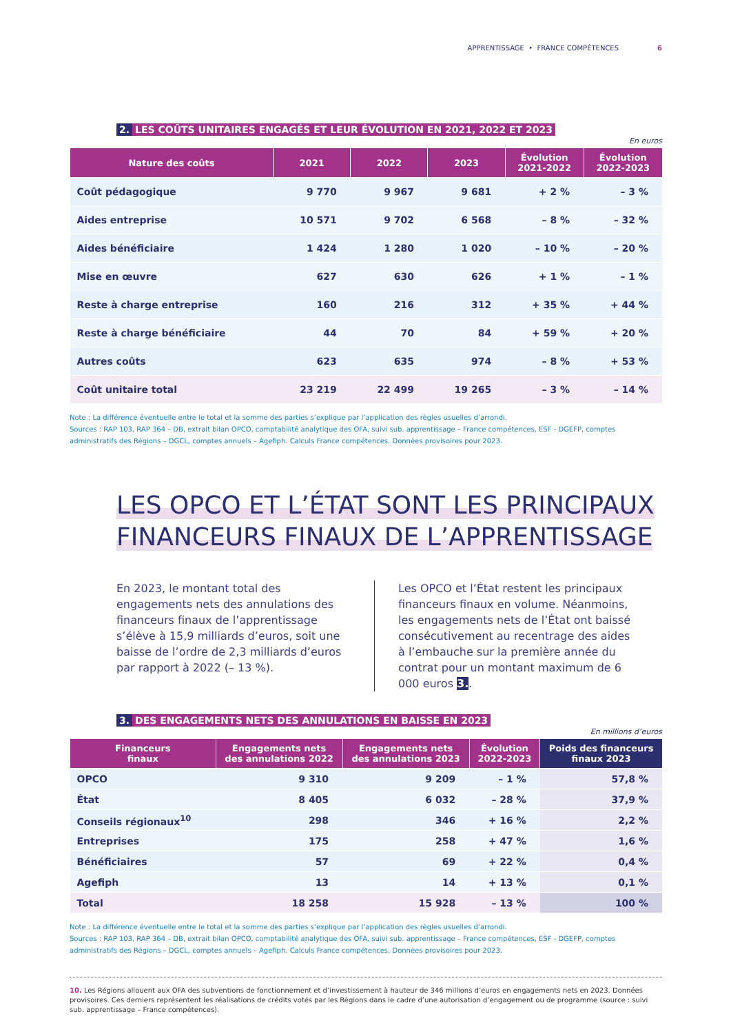APPRENTISSAGE • FRANCE COMPÉTENCES 6
2. LES COÛTS UNITAIRES ENGAGÉS ET LEUR ÉVOLUTION EN 2021, 2022 ET 2023
En euros
| Nature des coûts | 2021 | 2022 | 2023 | Évolution 2021-2022 | Évolution 2022-2023 |
| --- | --- | --- | --- | --- | --- |
| Coût pédagogique | 9 770 | 9 967 | 9 681 | + 2 % | – 3 % |
| Aides entreprise | 10 571 | 9 702 | 6 568 | – 8 % | – 32 % |
| Aides bénéficiaire | 1 424 | 1 280 | 1 020 | – 10 % | – 20 % |
| Mise en œuvre | 627 | 630 | 626 | + 1 % | – 1 % |
| Reste à charge entreprise | 160 | 216 | 312 | + 35 % | + 44 % |
| Reste à charge bénéficiaire | 44 | 70 | 84 | + 59 % | + 20 % |
| Autres coûts | 623 | 635 | 974 | – 8 % | + 53 % |
| Coût unitaire total | 23 219 | 22 499 | 19 265 | – 3 % | – 14 % |
Note : La différence éventuelle entre le total et la somme des parties s’explique par l’application des règles usuelles d’arrondi.
Sources : RAP 103, RAP 364 – DB, extrait bilan OPCO, comptabilité analytique des OFA, suivi sub. apprentissage – France compétences, ESF - DGEFP, comptes administratifs des Régions – DGCL, comptes annuels – Agefiph. Calculs France compétences. Données provisoires pour 2023.
LES OPCO ET L’ÉTAT SONT LES PRINCIPAUX
FINANCEURS FINAUX DE L’APPRENTISSAGE
En 2023, le montant total des engagements nets des annulations des financeurs finaux de l’apprentissage s’élève à 15,9 milliards d’euros, soit une baisse de l’ordre de 2,3 milliards d’euros par rapport à 2022 (– 13 %).
Les OPCO et l’État restent les principaux financeurs finaux en volume. Néanmoins, les engagements nets de l’État ont baissé consécutivement au recentrage des aides à l’embauche sur la première année du contrat pour un montant maximum de 6 000 euros 3..
3. DES ENGAGEMENTS NETS DES ANNULATIONS EN BAISSE EN 2023
En millions d’euros
| Financeurs finaux | Engagements nets des annulations 2022 | Engagements nets des annulations 2023 | Évolution 2022-2023 | Poids des financeurs finaux 2023 |
| --- | --- | --- | --- | --- |
| OPCO | 9 310 | 9 209 | – 1 % | 57,8 % |
| État | 8 405 | 6 032 | – 28 % | 37,9 % |
| Conseils régionaux<sup>10</sup> | 298 | 346 | + 16 % | 2,2 % |
| Entreprises | 175 | 258 | + 47 % | 1,6 % |
| Bénéficiaires | 57 | 69 | + 22 % | 0,4 % |
| Agefiph | 13 | 14 | + 13 % | 0,1 % |
| Total | 18 258 | 15 928 | – 13 % | 100 % |
Note : La différence éventuelle entre le total et la somme des parties s’explique par l’application des règles usuelles d’arrondi.
Sources : RAP 103, RAP 364 – DB, extrait bilan OPCO, comptabilité analytique des OFA, suivi sub. apprentissage – France compétences, ESF - DGEFP, comptes administratifs des Régions – DGCL, comptes annuels – Agefiph. Calculs France compétences. Données provisoires pour 2023.
10. Les Régions allouent aux OFA des subventions de fonctionnement et d’investissement à hauteur de 346 millions d’euros en engagements nets en 2023. Données provisoires. Ces derniers représentent les réalisations de crédits votés par les Régions dans le cadre d’une autorisation d’engagement ou de programme (source : suivi sub. apprentissage – France compétences).